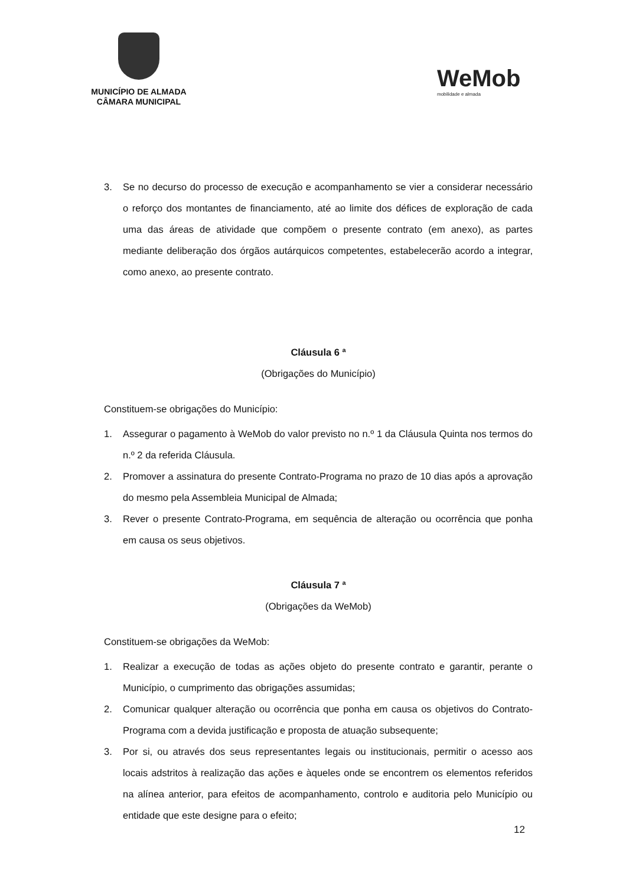MUNICÍPIO DE ALMADA
CÂMARA MUNICIPAL
WeMob
mobilidade e almada
3. Se no decurso do processo de execução e acompanhamento se vier a considerar necessário o reforço dos montantes de financiamento, até ao limite dos défices de exploração de cada uma das áreas de atividade que compõem o presente contrato (em anexo), as partes mediante deliberação dos órgãos autárquicos competentes, estabelecerão acordo a integrar, como anexo, ao presente contrato.
Cláusula 6 ª
(Obrigações do Município)
Constituem-se obrigações do Município:
1. Assegurar o pagamento à WeMob do valor previsto no n.º 1 da Cláusula Quinta nos termos do n.º 2 da referida Cláusula.
2. Promover a assinatura do presente Contrato-Programa no prazo de 10 dias após a aprovação do mesmo pela Assembleia Municipal de Almada;
3. Rever o presente Contrato-Programa, em sequência de alteração ou ocorrência que ponha em causa os seus objetivos.
Cláusula 7 ª
(Obrigações da WeMob)
Constituem-se obrigações da WeMob:
1. Realizar a execução de todas as ações objeto do presente contrato e garantir, perante o Município, o cumprimento das obrigações assumidas;
2. Comunicar qualquer alteração ou ocorrência que ponha em causa os objetivos do Contrato-Programa com a devida justificação e proposta de atuação subsequente;
3. Por si, ou através dos seus representantes legais ou institucionais, permitir o acesso aos locais adstritos à realização das ações e àqueles onde se encontrem os elementos referidos na alínea anterior, para efeitos de acompanhamento, controlo e auditoria pelo Município ou entidade que este designe para o efeito;
12